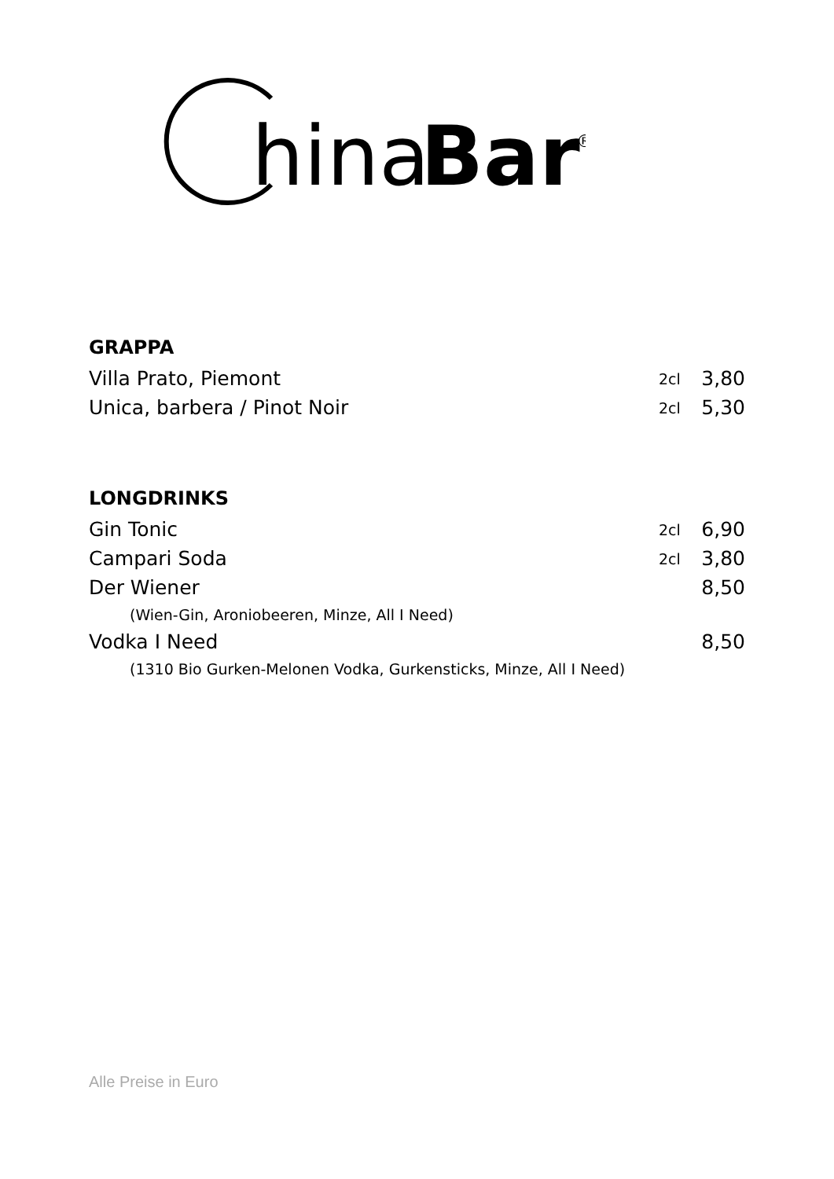hina
Bar
®
GRAPPA
| Villa Prato, Piemont | 2cl | 3,80 |
| Unica, barbera / Pinot Noir | 2cl | 5,30 |
LONGDRINKS
| Gin Tonic | 2cl | 6,90 |
| Campari Soda | 2cl | 3,80 |
| Der Wiener | | 8,50 |
| (Wien-Gin, Aroniobeeren, Minze, All I Need) | | |
| Vodka I Need | | 8,50 |
| (1310 Bio Gurken-Melonen Vodka, Gurkensticks, Minze, All I Need) | | |
Alle Preise in Euro